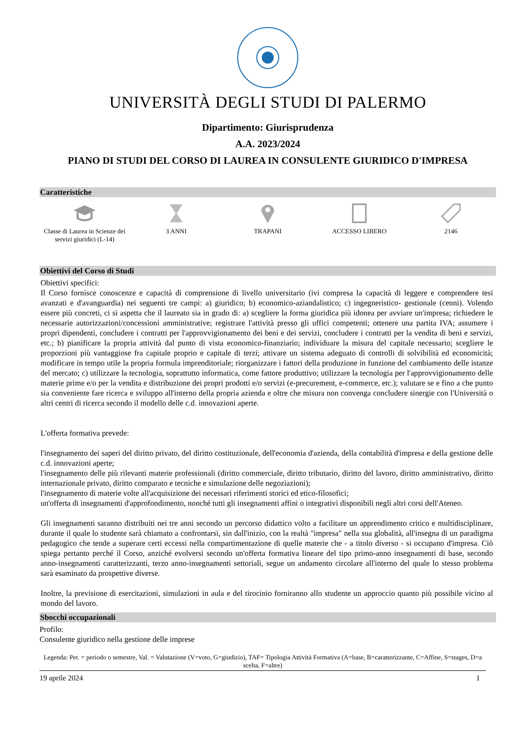UNIVERSITÀ DEGLI STUDI DI PALERMO
Dipartimento: Giurisprudenza
A.A. 2023/2024
PIANO DI STUDI DEL CORSO DI LAUREA IN CONSULENTE GIURIDICO D'IMPRESA
Caratteristiche
Classe di Laurea in Scienze dei servizi giuridici (L-14)
3 ANNI TRAPANI ACCESSO LIBERO 2146
Obiettivi del Corso di Studi
Obiettivi specifici:
Il Corso fornisce conoscenze e capacità di comprensione di livello universitario (ivi compresa la capacità di leggere e comprendere tesi avanzati e d'avanguardia) nei seguenti tre campi: a) giuridico; b) economico-aziandalistico; c) ingegneristico- gestionale (cenni). Volendo essere più concreti, ci si aspetta che il laureato sia in grado di: a) scegliere la forma giuridica più idonea per avviare un'impresa; richiedere le necessarie autorizzazioni/concessioni amministrative; registrare l'attività presso gli uffici competenti; ottenere una partita IVA; assumere i propri dipendenti, concludere i contratti per l'approvvigionamento dei beni e dei servizi, concludere i contratti per la vendita di beni e servizi, etc.; b) pianificare la propria attività dal punto di vista economico-finanziario; individuare la misura del capitale necessario; scegliere le proporzioni più vantaggiose fra capitale proprio e capitale di terzi; attivare un sistema adeguato di controlli di solvibilità ed economicità; modificare in tempo utile la propria formula imprenditoriale; riorganizzare i fattori della produzione in funzione del cambiamento delle istanze del mercato; c) utilizzare la tecnologia, soprattutto informatica, come fattore produttivo; utilizzare la tecnologia per l'approvvigionamento delle materie prime e/o per la vendita e distribuzione dei propri prodotti e/o servizi (e-precurement, e-commerce, etc.); valutare se e fino a che punto sia conveniente fare ricerca e sviluppo all'interno della propria azienda e oltre che misura non convenga concludere sinergie con l'Università o altri centri di ricerca secondo il modello delle c.d. innovazioni aperte.
L'offerta formativa prevede:
l'insegnamento dei saperi del diritto privato, del diritto costituzionale, dell'economia d'azienda, della contabilità d'impresa e della gestione delle c.d. innovazioni aperte;
l'insegnamento delle più rilevanti materie professionali (diritto commerciale, diritto tributario, diritto del lavoro, diritto amministrativo, diritto internazionale privato, diritto comparato e tecniche e simulazione delle negoziazioni);
l'insegnamento di materie volte all'acquisizione dei necessari riferimenti storici ed etico-filosofici;
un'offerta di insegnamenti d'approfondimento, nonché tutti gli insegnamenti affini o integrativi disponibili negli altri corsi dell'Ateneo.
Gli insegnamenti saranno distribuiti nei tre anni secondo un percorso didattico volto a facilitare un apprendimento critico e multidisciplinare, durante il quale lo studente sarà chiamato a confrontarsi, sin dall'inizio, con la realtà "impresa" nella sua globalità, all'insegna di un paradigma pedagogico che tende a superare certi eccessi nella compartimentazione di quelle materie che - a titolo diverso - si occupano d'impresa. Ciò spiega pertanto perché il Corso, anziché evolversi secondo un'offerta formativa lineare del tipo primo-anno insegnamenti di base, secondo anno-insegnamenti caratterizzanti, terzo anno-insegnamenti settoriali, segue un andamento circolare all'interno del quale lo stesso problema sarà esaminato da prospettive diverse.
Inoltre, la previsione di esercitazioni, simulazioni in aula e del tirocinio forniranno allo studente un approccio quanto più possibile vicino al mondo del lavoro.
Sbocchi occupazionali
Profilo:
Consulente giuridico nella gestione delle imprese
Legenda: Per. = periodo o semestre, Val. = Valutazione (V=voto, G=giudizio), TAF= Tipologia Attività Formativa (A=base, B=caratterizzante, C=Affine, S=stages, D=a scelta, F=altre)
19 aprile 2024 1